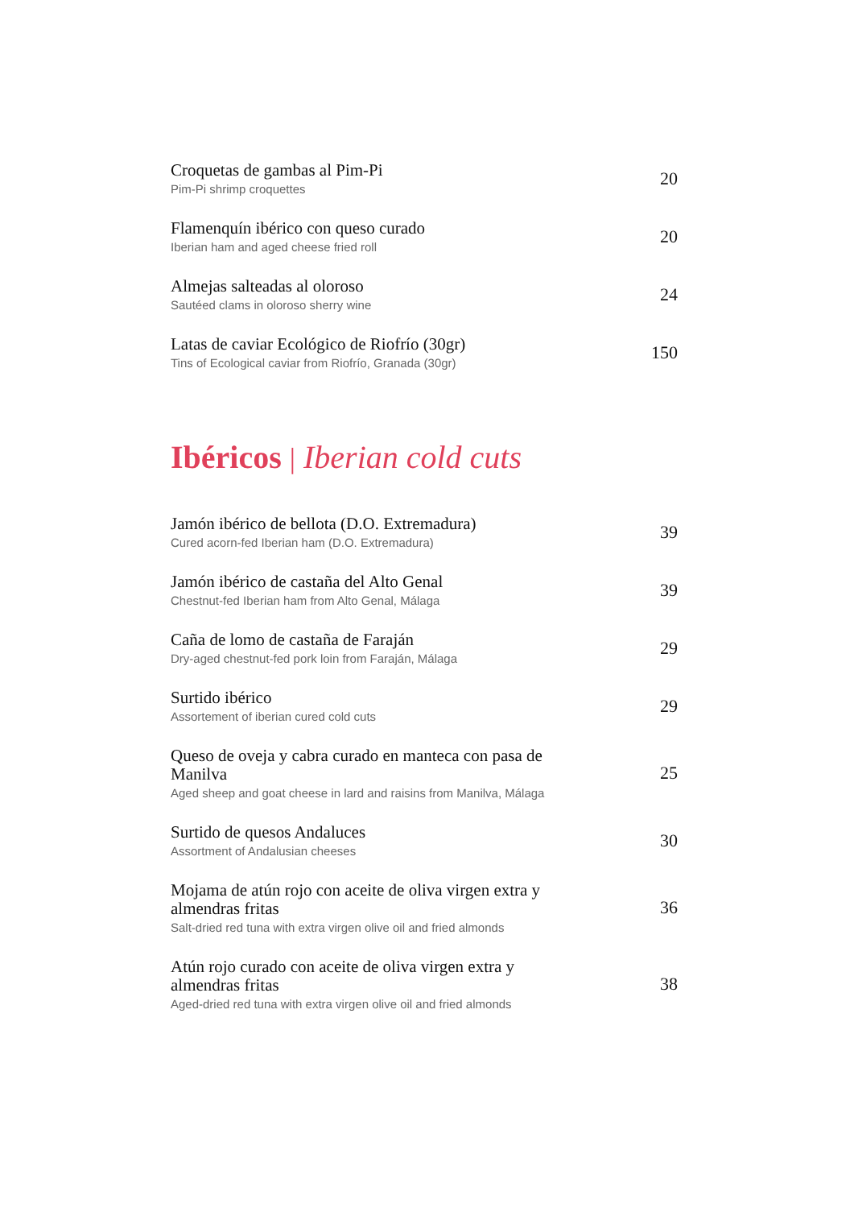Croquetas de gambas al Pim-Pi
Pim-Pi shrimp croquettes
20
Flamenquín ibérico con queso curado
Iberian ham and aged cheese fried roll
20
Almejas salteadas al oloroso
Sautéed clams in oloroso sherry wine
24
Latas de caviar Ecológico de Riofrío (30gr)
Tins of Ecological caviar from Riofrío, Granada (30gr)
150
Ibéricos | Iberian cold cuts
Jamón ibérico de bellota (D.O. Extremadura)
Cured acorn-fed Iberian ham (D.O. Extremadura)
39
Jamón ibérico de castaña del Alto Genal
Chestnut-fed Iberian ham from Alto Genal, Málaga
39
Caña de lomo de castaña de Faraján
Dry-aged chestnut-fed pork loin from Faraján, Málaga
29
Surtido ibérico
Assortement of iberian cured cold cuts
29
Queso de oveja y cabra curado en manteca con pasa de Manilva
Aged sheep and goat cheese in lard and raisins from Manilva, Málaga
25
Surtido de quesos Andaluces
Assortment of Andalusian cheeses
30
Mojama de atún rojo con aceite de oliva virgen extra y almendras fritas
Salt-dried red tuna with extra virgen olive oil and fried almonds
36
Atún rojo curado con aceite de oliva virgen extra y almendras fritas
Aged-dried red tuna with extra virgen olive oil and fried almonds
38